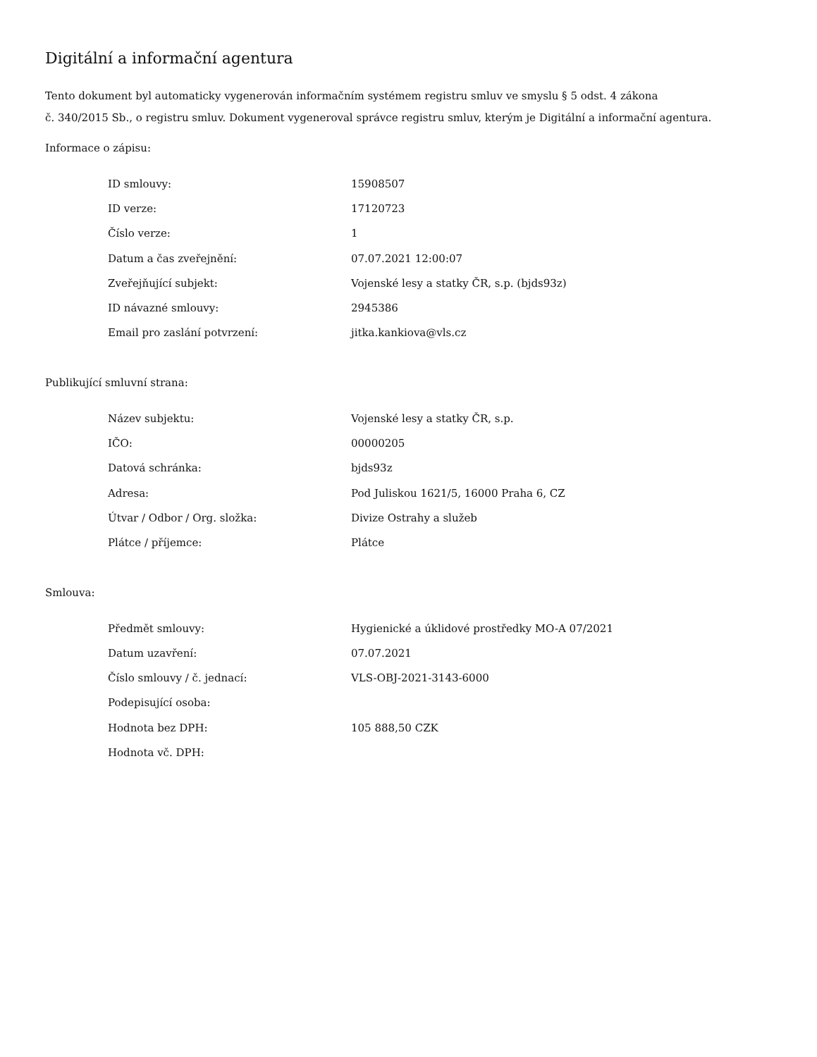Digitální a informační agentura
Tento dokument byl automaticky vygenerován informačním systémem registru smluv ve smyslu § 5 odst. 4 zákona
č. 340/2015 Sb., o registru smluv. Dokument vygeneroval správce registru smluv, kterým je Digitální a informační agentura.
Informace o zápisu:
| ID smlouvy: | 15908507 |
| ID verze: | 17120723 |
| Číslo verze: | 1 |
| Datum a čas zveřejnění: | 07.07.2021 12:00:07 |
| Zveřejňující subjekt: | Vojenské lesy a statky ČR, s.p. (bjds93z) |
| ID návazné smlouvy: | 2945386 |
| Email pro zaslání potvrzení: | jitka.kankiova@vls.cz |
Publikující smluvní strana:
| Název subjektu: | Vojenské lesy a statky ČR, s.p. |
| IČO: | 00000205 |
| Datová schránka: | bjds93z |
| Adresa: | Pod Juliskou 1621/5, 16000 Praha 6, CZ |
| Útvar / Odbor / Org. složka: | Divize Ostrahy a služeb |
| Plátce / příjemce: | Plátce |
Smlouva:
| Předmět smlouvy: | Hygienické a úklidové prostředky MO-A 07/2021 |
| Datum uzavření: | 07.07.2021 |
| Číslo smlouvy / č. jednací: | VLS-OBJ-2021-3143-6000 |
| Podepisující osoba: | |
| Hodnota bez DPH: | 105 888,50 CZK |
| Hodnota vč. DPH: | |